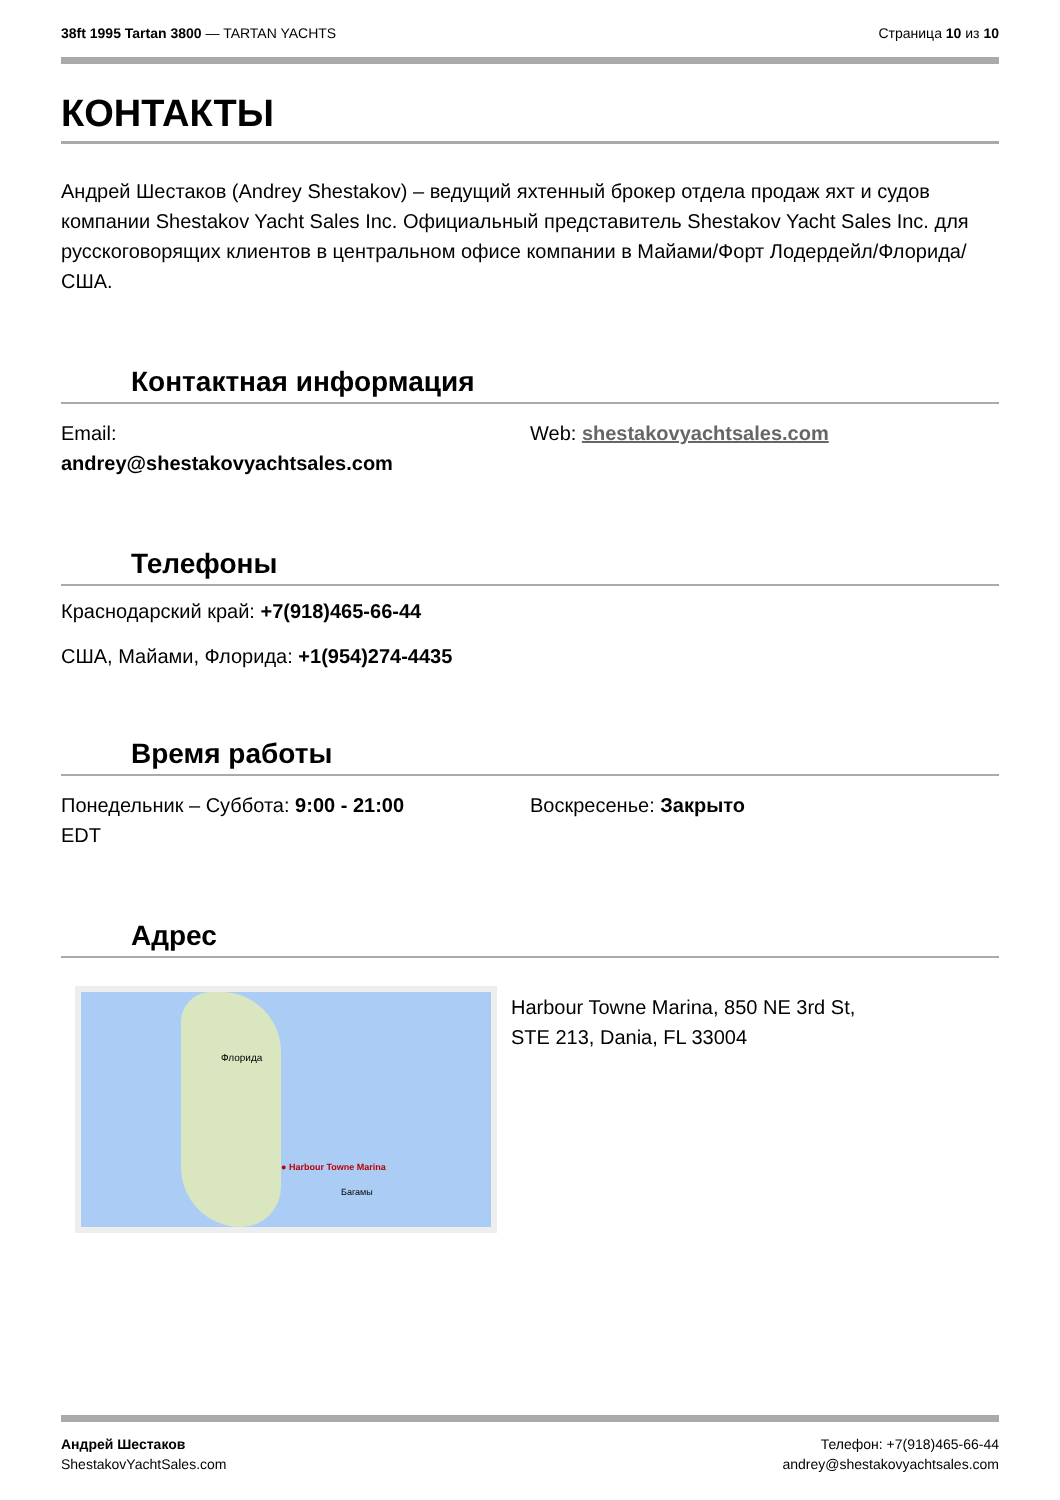38ft 1995 Tartan 3800 — TARTAN YACHTS
Страница 10 из 10
КОНТАКТЫ
Андрей Шестаков (Andrey Shestakov) – ведущий яхтенный брокер отдела продаж яхт и судов компании Shestakov Yacht Sales Inc. Официальный представитель Shestakov Yacht Sales Inc. для русскоговорящих клиентов в центральном офисе компании в Майами/Форт Лодердейл/Флорида/США.
Контактная информация
Email:
andrey@shestakovyachtsales.com
Web: shestakovyachtsales.com
Телефоны
Краснодарский край: +7(918)465-66-44
США, Майами, Флорида: +1(954)274-4435
Время работы
Понедельник – Суббота: 9:00 - 21:00
EDT
Воскресенье: Закрыто
Адрес
● Harbour Towne Marina
Флорида
Багамы
Harbour Towne Marina, 850 NE 3rd St,
STE 213, Dania, FL 33004
Андрей Шестаков
ShestakovYachtSales.com
Телефон: +7(918)465-66-44
andrey@shestakovyachtsales.com